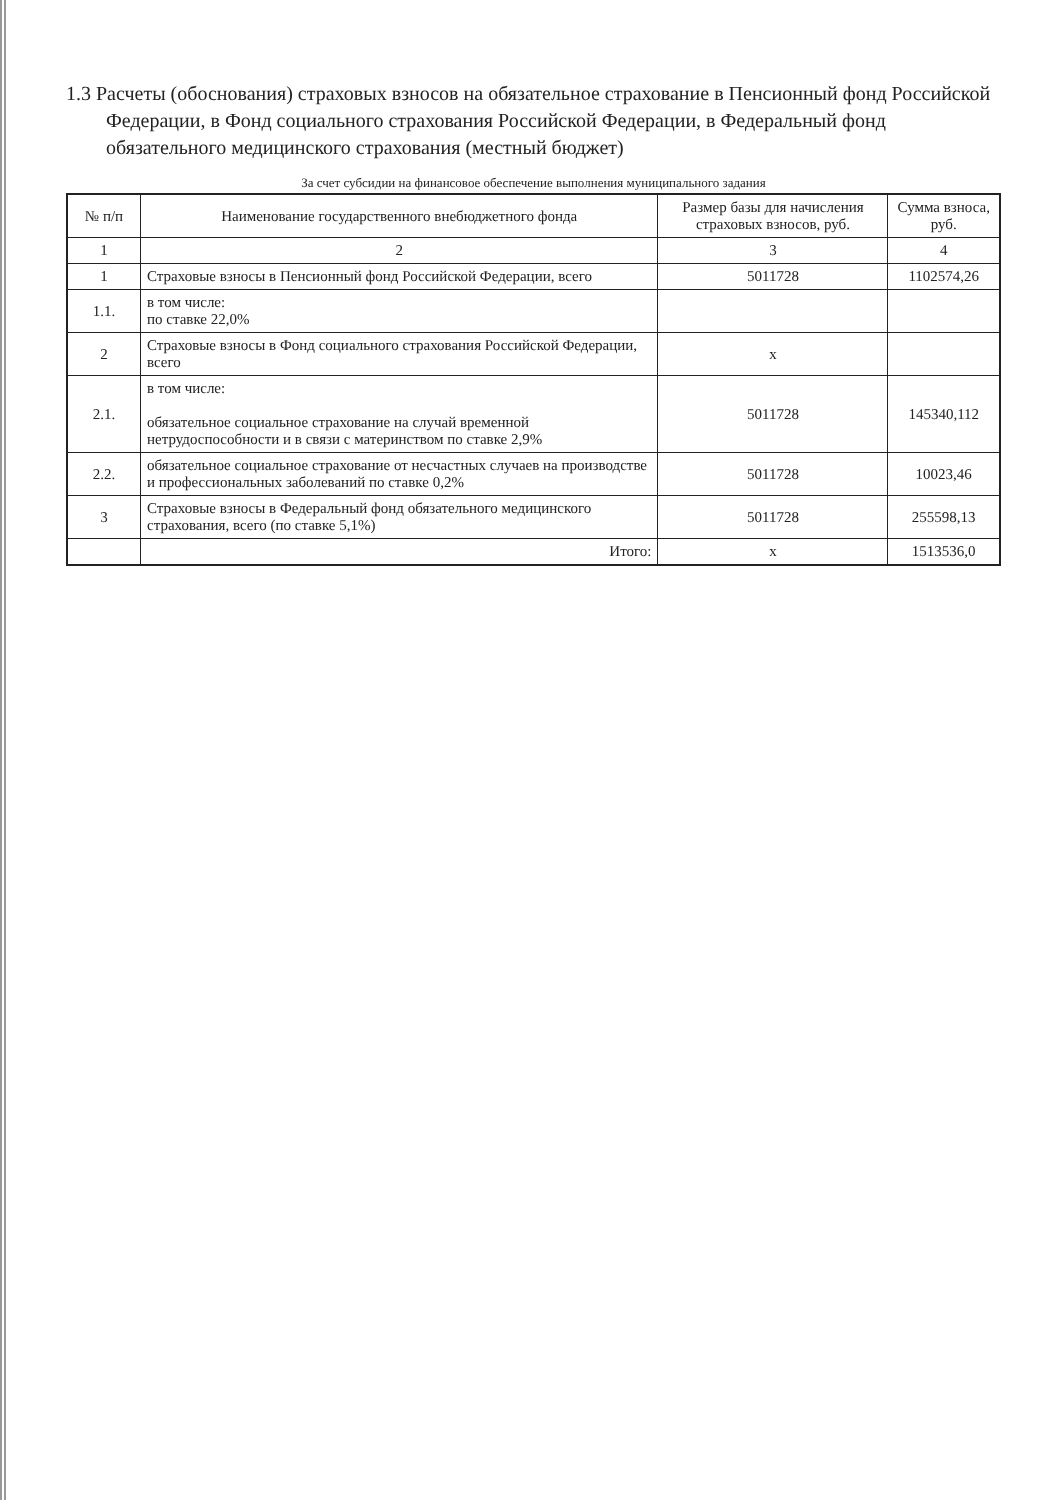1.3 Расчеты (обоснования) страховых взносов на обязательное страхование в Пенсионный фонд Российской Федерации, в Фонд социального страхования Российской Федерации, в Федеральный фонд обязательного медицинского страхования (местный бюджет)
За счет субсидии на финансовое обеспечение выполнения муниципального задания
| № п/п | Наименование государственного внебюджетного фонда | Размер базы для начисления страховых взносов, руб. | Сумма взноса, руб. |
| --- | --- | --- | --- |
| 1 | 2 | 3 | 4 |
| 1 | Страховые взносы в Пенсионный фонд Российской Федерации, всего | 5011728 | 1102574,26 |
| 1.1. | в том числе: по ставке 22,0% | | |
| 2 | Страховые взносы в Фонд социального страхования Российской Федерации, всего | x | |
| 2.1. | в том числе: обязательное социальное страхование на случай временной нетрудоспособности и в связи с материнством по ставке 2,9% | 5011728 | 145340,112 |
| 2.2. | обязательное социальное страхование от несчастных случаев на производстве и профессиональных заболеваний по ставке 0,2% | 5011728 | 10023,46 |
| 3 | Страховые взносы в Федеральный фонд обязательного медицинского страхования, всего (по ставке 5,1%) | 5011728 | 255598,13 |
| | Итого: | x | 1513536,0 |